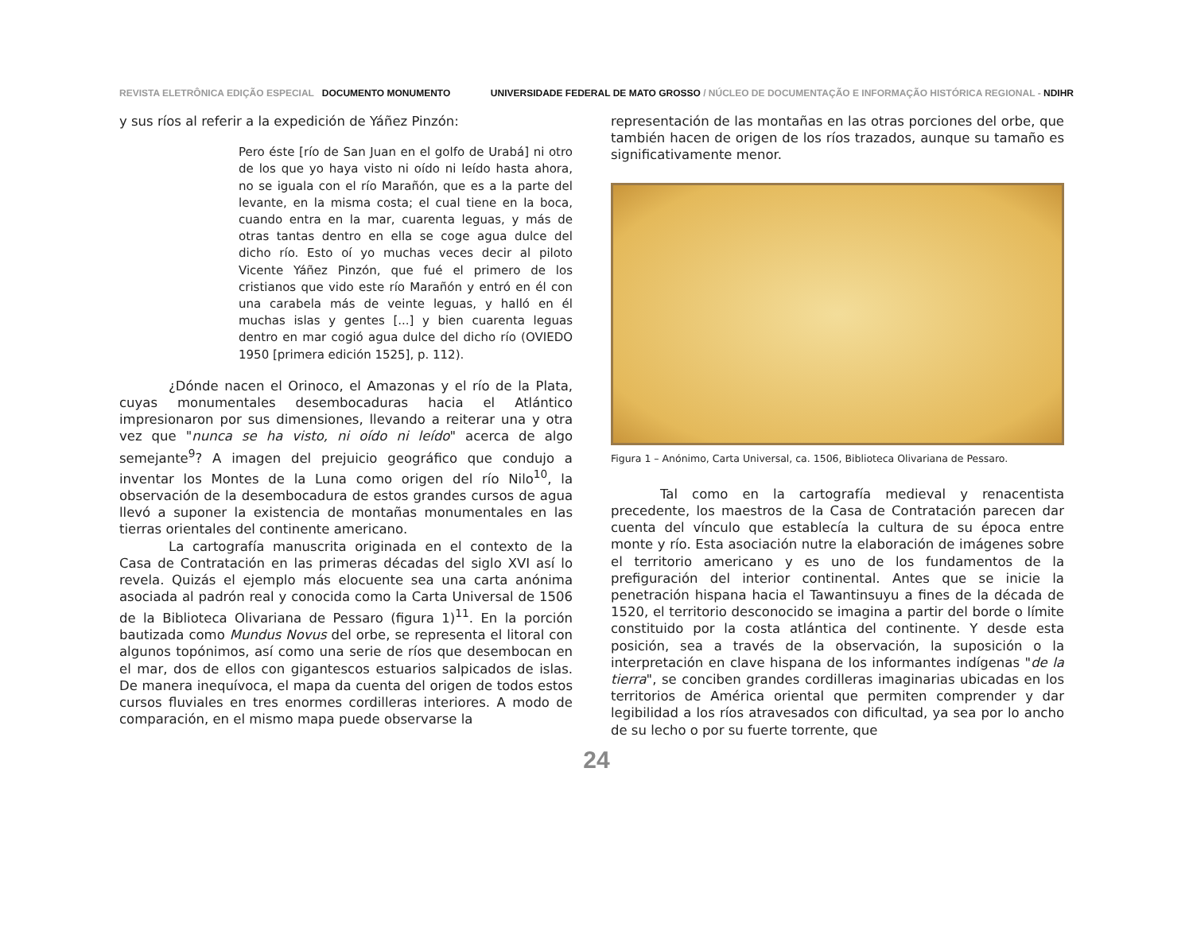REVISTA ELETRÔNICA EDIÇÃO ESPECIAL DOCUMENTO MONUMENTO
UNIVERSIDADE FEDERAL DE MATO GROSSO / NÚCLEO DE DOCUMENTAÇÃO E INFORMAÇÃO HISTÓRICA REGIONAL - NDIHR
y sus ríos al referir a la expedición de Yáñez Pinzón:
Pero éste [río de San Juan en el golfo de Urabá] ni otro de los que yo haya visto ni oído ni leído hasta ahora, no se iguala con el río Marañón, que es a la parte del levante, en la misma costa; el cual tiene en la boca, cuando entra en la mar, cuarenta leguas, y más de otras tantas dentro en ella se coge agua dulce del dicho río. Esto oí yo muchas veces decir al piloto Vicente Yáñez Pinzón, que fué el primero de los cristianos que vido este río Marañón y entró en él con una carabela más de veinte leguas, y halló en él muchas islas y gentes [...] y bien cuarenta leguas dentro en mar cogió agua dulce del dicho río (OVIEDO 1950 [primera edición 1525], p. 112).
¿Dónde nacen el Orinoco, el Amazonas y el río de la Plata, cuyas monumentales desembocaduras hacia el Atlántico impresionaron por sus dimensiones, llevando a reiterar una y otra vez que "nunca se ha visto, ni oído ni leído" acerca de algo semejante<sup>9</sup>? A imagen del prejuicio geográfico que condujo a inventar los Montes de la Luna como origen del río Nilo<sup>10</sup>, la observación de la desembocadura de estos grandes cursos de agua llevó a suponer la existencia de montañas monumentales en las tierras orientales del continente americano.
La cartografía manuscrita originada en el contexto de la Casa de Contratación en las primeras décadas del siglo XVI así lo revela. Quizás el ejemplo más elocuente sea una carta anónima asociada al padrón real y conocida como la Carta Universal de 1506 de la Biblioteca Olivariana de Pessaro (figura 1)<sup>11</sup>. En la porción bautizada como Mundus Novus del orbe, se representa el litoral con algunos topónimos, así como una serie de ríos que desembocan en el mar, dos de ellos con gigantescos estuarios salpicados de islas. De manera inequívoca, el mapa da cuenta del origen de todos estos cursos fluviales en tres enormes cordilleras interiores. A modo de comparación, en el mismo mapa puede observarse la
representación de las montañas en las otras porciones del orbe, que también hacen de origen de los ríos trazados, aunque su tamaño es significativamente menor.
Figura 1 – Anónimo, Carta Universal, ca. 1506, Biblioteca Olivariana de Pessaro.
Tal como en la cartografía medieval y renacentista precedente, los maestros de la Casa de Contratación parecen dar cuenta del vínculo que establecía la cultura de su época entre monte y río. Esta asociación nutre la elaboración de imágenes sobre el territorio americano y es uno de los fundamentos de la prefiguración del interior continental. Antes que se inicie la penetración hispana hacia el Tawantinsuyu a fines de la década de 1520, el territorio desconocido se imagina a partir del borde o límite constituido por la costa atlántica del continente. Y desde esta posición, sea a través de la observación, la suposición o la interpretación en clave hispana de los informantes indígenas "de la tierra", se conciben grandes cordilleras imaginarias ubicadas en los territorios de América oriental que permiten comprender y dar legibilidad a los ríos atravesados con dificultad, ya sea por lo ancho de su lecho o por su fuerte torrente, que
24